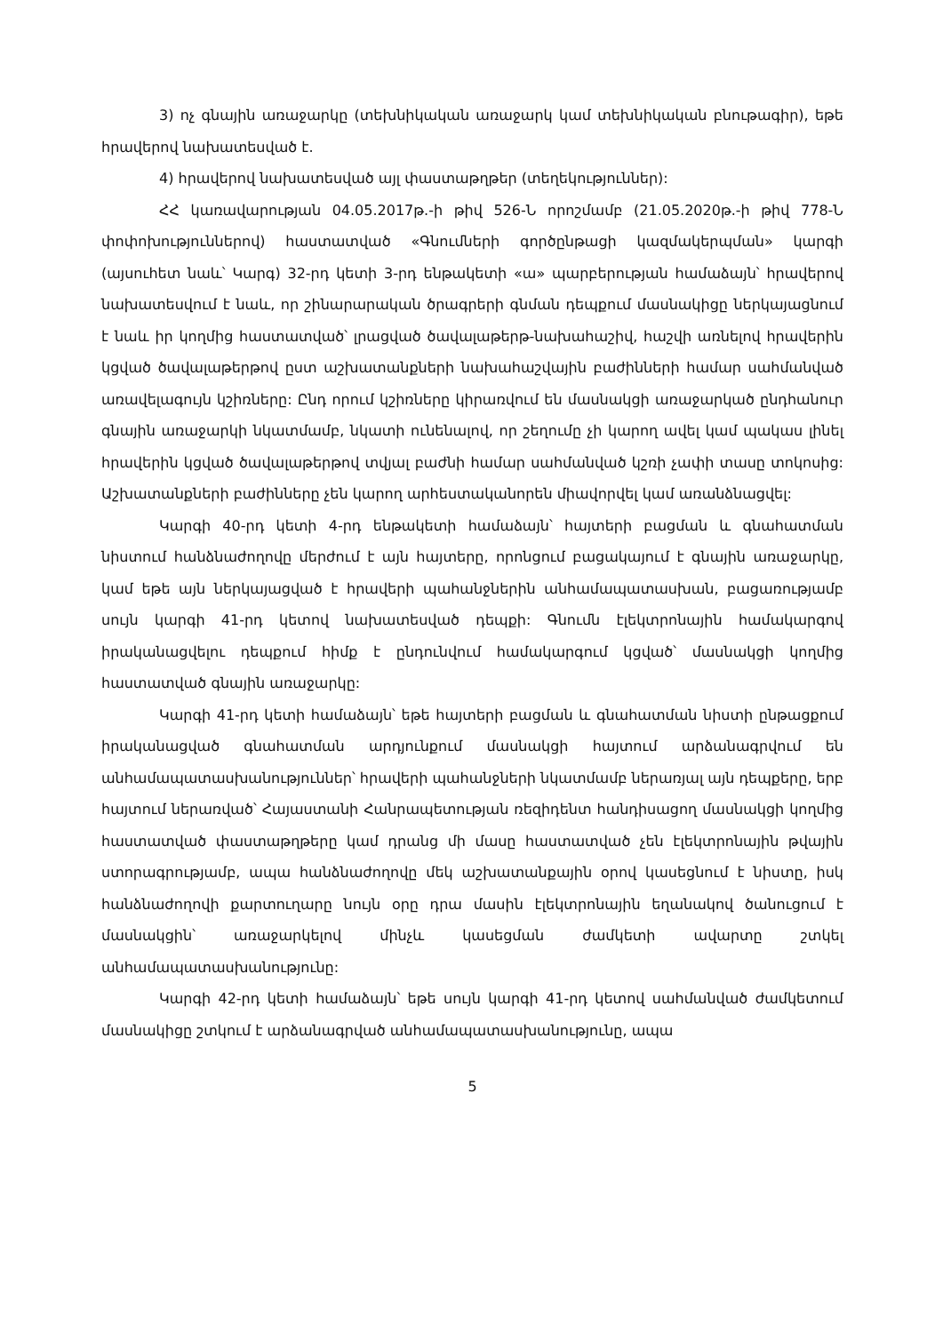3) ոչ գնային առաջարկը (տեխնիկական առաջարկ կամ տեխնիկական բնութագիր), եթե հրավերով նախատեսված է.
4) հրավերով նախատեսված այլ փաստաթղթեր (տեղեկություններ):
ՀՀ կառավարության 04.05.2017թ.-ի թիվ 526-Ն որոշմամբ (21.05.2020թ.-ի թիվ 778-Ն փոփոխություններով) հաստատված «Գնումների գործընթացի կազմակերպման» կարգի (այսուհետ նաև՝ Կարգ) 32-րդ կետի 3-րդ ենթակետի «ա» պարբերության համաձայն՝ հրավերով նախատեսվում է նաև, որ շինարարական ծրագրերի գնման դեպքում մասնակիցը ներկայացնում է նաև իր կողմից հաստատված՝ լրացված ծավալաթերթ-նախահաշիվ, հաշվի առնելով հրավերին կցված ծավալաթերթով ըստ աշխատանքների նախահաշվային բաժինների համար սահմանված առավելագույն կշիռները: Ընդ որում կշիռները կիրառվում են մասնակցի առաջարկած ընդհանուր գնային առաջարկի նկատմամբ, նկատի ունենալով, որ շեղումը չի կարող ավել կամ պակաս լինել հրավերին կցված ծավալաթերթով տվյալ բաժնի համար սահմանված կշռի չափի տասը տոկոսից: Աշխատանքների բաժինները չեն կարող արհեստականորեն միավորվել կամ առանձնացվել:
Կարգի 40-րդ կետի 4-րդ ենթակետի համաձայն՝ հայտերի բացման և գնահատման նիստում հանձնաժողովը մերժում է այն հայտերը, որոնցում բացակայում է գնային առաջարկը, կամ եթե այն ներկայացված է հրավերի պահանջներին անհամապատասխան, բացառությամբ սույն կարգի 41-րդ կետով նախատեսված դեպքի: Գնումն էլեկտրոնային համակարգով իրականացվելու դեպքում հիմք է ընդունվում համակարգում կցված՝ մասնակցի կողմից հաստատված գնային առաջարկը:
Կարգի 41-րդ կետի համաձայն՝ եթե հայտերի բացման և գնահատման նիստի ընթացքում իրականացված գնահատման արդյունքում մասնակցի հայտում արձանագրվում են անհամապատասխանություններ՝ հրավերի պահանջների նկատմամբ ներառյալ այն դեպքերը, երբ հայտում ներառված՝ Հայաստանի Հանրապետության ռեզիդենտ հանդիսացող մասնակցի կողմից հաստատված փաստաթղթերը կամ դրանց մի մասը հաստատված չեն էլեկտրոնային թվային ստորագրությամբ, ապա հանձնաժողովը մեկ աշխատանքային օրով կասեցնում է նիստը, իսկ հանձնաժողովի քարտուղարը նույն օրը դրա մասին էլեկտրոնային եղանակով ծանուցում է մասնակցին՝ առաջարկելով մինչև կասեցման ժամկետի ավարտը շտկել անհամապատասխանությունը:
Կարգի 42-րդ կետի համաձայն՝ եթե սույն կարգի 41-րդ կետով սահմանված ժամկետում մասնակիցը շտկում է արձանագրված անհամապատասխանությունը, ապա
5